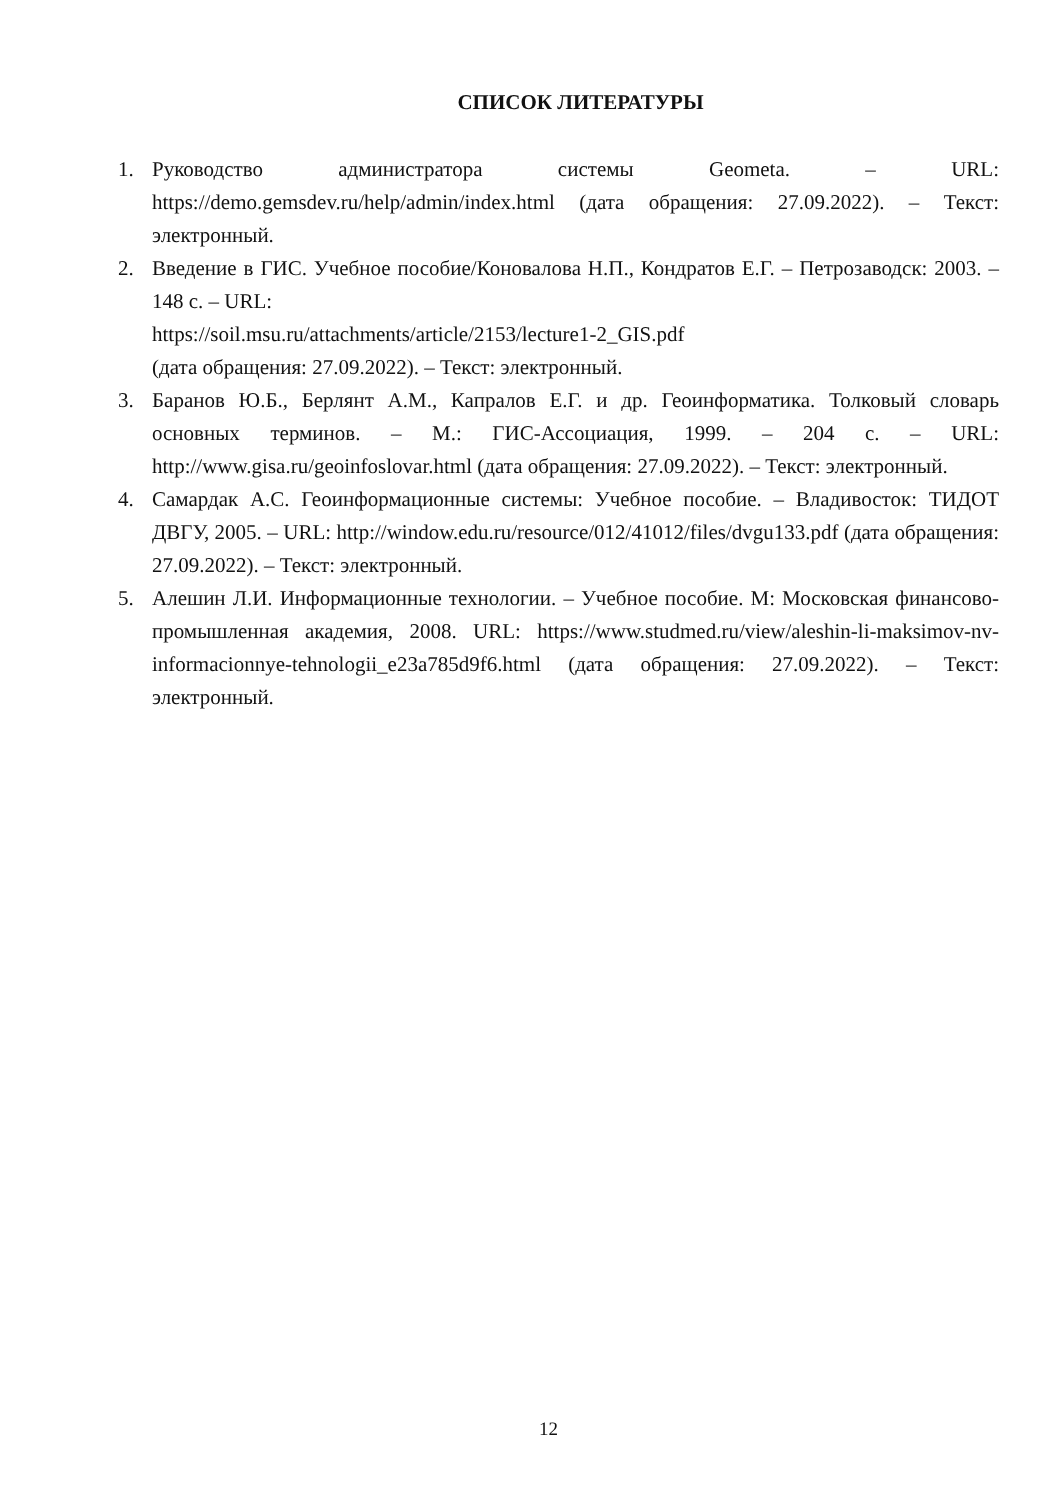СПИСОК ЛИТЕРАТУРЫ
1. Руководство администратора системы Geometa. – URL: https://demo.gemsdev.ru/help/admin/index.html (дата обращения: 27.09.2022). – Текст: электронный.
2. Введение в ГИС. Учебное пособие/Коновалова Н.П., Кондратов Е.Г. – Петрозаводск: 2003. – 148 с. – URL:
https://soil.msu.ru/attachments/article/2153/lecture1-2_GIS.pdf
(дата обращения: 27.09.2022). – Текст: электронный.
3. Баранов Ю.Б., Берлянт А.М., Капралов Е.Г. и др. Геоинформатика. Толковый словарь основных терминов. – М.: ГИС-Ассоциация, 1999. – 204 с. – URL: http://www.gisa.ru/geoinfoslovar.html (дата обращения: 27.09.2022). – Текст: электронный.
4. Самардак А.С. Геоинформационные системы: Учебное пособие. – Владивосток: ТИДОТ ДВГУ, 2005. – URL: http://window.edu.ru/resource/012/41012/files/dvgu133.pdf (дата обращения: 27.09.2022). – Текст: электронный.
5. Алешин Л.И. Информационные технологии. – Учебное пособие. М: Московская финансово-промышленная академия, 2008. URL: https://www.studmed.ru/view/aleshin-li-maksimov-nv-informacionnye-tehnologii_e23a785d9f6.html (дата обращения: 27.09.2022). – Текст: электронный.
12